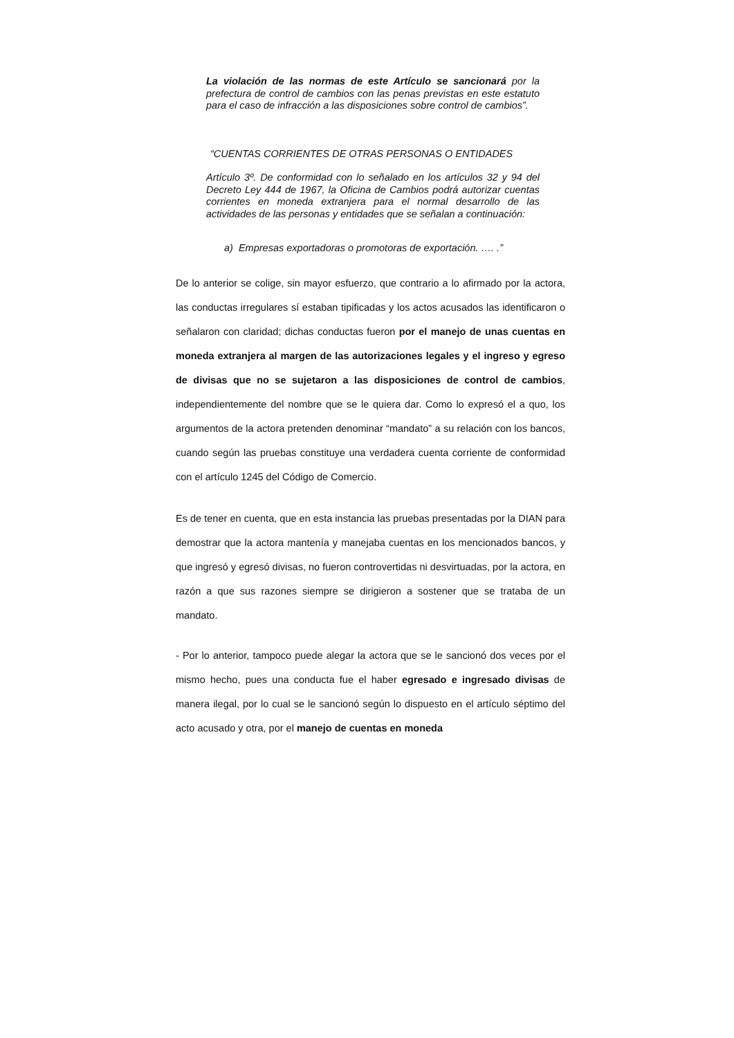La violación de las normas de este Artículo se sancionará por la prefectura de control de cambios con las penas previstas en este estatuto para el caso de infracción a las disposiciones sobre control de cambios”.
“CUENTAS CORRIENTES DE OTRAS PERSONAS O ENTIDADES
Artículo 3º. De conformidad con lo señalado en los artículos 32 y 94 del Decreto Ley 444 de 1967, la Oficina de Cambios podrá autorizar cuentas corrientes en moneda extranjera para el normal desarrollo de las actividades de las personas y entidades que se señalan a continuación:
a) Empresas exportadoras o promotoras de exportación. …. .”
De lo anterior se colige, sin mayor esfuerzo, que contrario a lo afirmado por la actora, las conductas irregulares sí estaban tipificadas y los actos acusados las identificaron o señalaron con claridad; dichas conductas fueron por el manejo de unas cuentas en moneda extranjera al margen de las autorizaciones legales y el ingreso y egreso de divisas que no se sujetaron a las disposiciones de control de cambios, independientemente del nombre que se le quiera dar. Como lo expresó el a quo, los argumentos de la actora pretenden denominar “mandato” a su relación con los bancos, cuando según las pruebas constituye una verdadera cuenta corriente de conformidad con el artículo 1245 del Código de Comercio.
Es de tener en cuenta, que en esta instancia las pruebas presentadas por la DIAN para demostrar que la actora mantenía y manejaba cuentas en los mencionados bancos, y que ingresó y egresó divisas, no fueron controvertidas ni desvirtuadas, por la actora, en razón a que sus razones siempre se dirigieron a sostener que se trataba de un mandato.
- Por lo anterior, tampoco puede alegar la actora que se le sancionó dos veces por el mismo hecho, pues una conducta fue el haber egresado e ingresado divisas de manera ilegal, por lo cual se le sancionó según lo dispuesto en el artículo séptimo del acto acusado y otra, por el manejo de cuentas en moneda